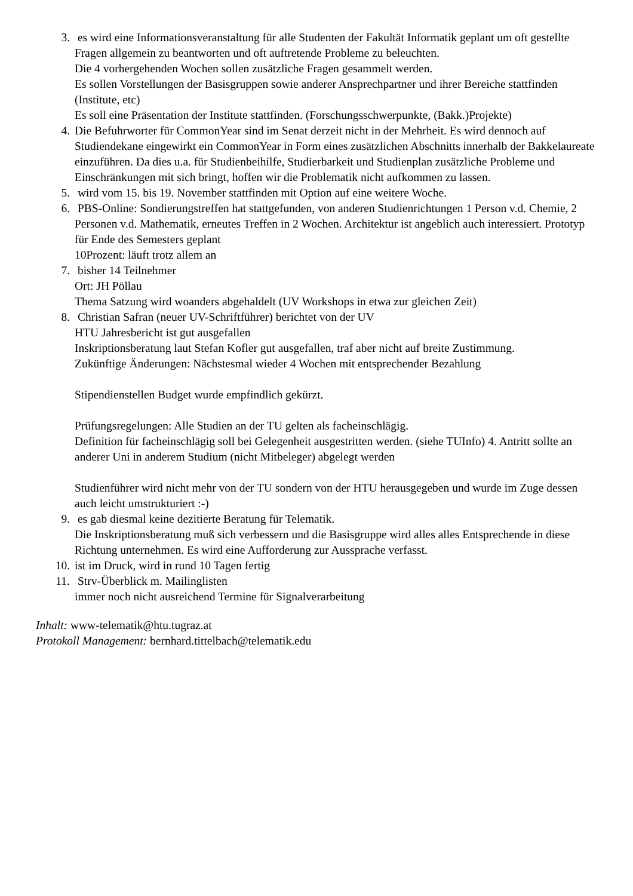3. es wird eine Informationsveranstaltung für alle Studenten der Fakultät Informatik geplant um oft gestellte Fragen allgemein zu beantworten und oft auftretende Probleme zu beleuchten.
Die 4 vorhergehenden Wochen sollen zusätzliche Fragen gesammelt werden.
Es sollen Vorstellungen der Basisgruppen sowie anderer Ansprechpartner und ihrer Bereiche stattfinden (Institute, etc)
Es soll eine Präsentation der Institute stattfinden. (Forschungsschwerpunkte, (Bakk.)Projekte)
4. Die Befuhrworter für CommonYear sind im Senat derzeit nicht in der Mehrheit. Es wird dennoch auf Studiendekane eingewirkt ein CommonYear in Form eines zusätzlichen Abschnitts innerhalb der Bakkelaureate einzuführen. Da dies u.a. für Studienbeihilfe, Studierbarkeit und Studienplan zusätzliche Probleme und Einschränkungen mit sich bringt, hoffen wir die Problematik nicht aufkommen zu lassen.
5. wird vom 15. bis 19. November stattfinden mit Option auf eine weitere Woche.
6. PBS-Online: Sondierungstreffen hat stattgefunden, von anderen Studienrichtungen 1 Person v.d. Chemie, 2 Personen v.d. Mathematik, erneutes Treffen in 2 Wochen. Architektur ist angeblich auch interessiert. Prototyp für Ende des Semesters geplant
10Prozent: läuft trotz allem an
7. bisher 14 Teilnehmer
Ort: JH Pöllau
Thema Satzung wird woanders abgehaldelt (UV Workshops in etwa zur gleichen Zeit)
8. Christian Safran (neuer UV-Schriftführer) berichtet von der UV
HTU Jahresbericht ist gut ausgefallen
Inskriptionsberatung laut Stefan Kofler gut ausgefallen, traf aber nicht auf breite Zustimmung.
Zukünftige Änderungen: Nächstesmal wieder 4 Wochen mit entsprechender Bezahlung
Stipendienstellen Budget wurde empfindlich gekürzt.
Prüfungsregelungen: Alle Studien an der TU gelten als facheinschlägig.
Definition für facheinschlägig soll bei Gelegenheit ausgestritten werden. (siehe TUInfo) 4. Antritt sollte an anderer Uni in anderem Studium (nicht Mitbeleger) abgelegt werden
Studienführer wird nicht mehr von der TU sondern von der HTU herausgegeben und wurde im Zuge dessen auch leicht umstrukturiert :-)
9. es gab diesmal keine dezitierte Beratung für Telematik.
Die Inskriptionsberatung muß sich verbessern und die Basisgruppe wird alles alles Entsprechende in diese Richtung unternehmen. Es wird eine Aufforderung zur Aussprache verfasst.
10. ist im Druck, wird in rund 10 Tagen fertig
11. Strv-Überblick m. Mailinglisten
immer noch nicht ausreichend Termine für Signalverarbeitung
Inhalt: www-telematik@htu.tugraz.at
Protokoll Management: bernhard.tittelbach@telematik.edu